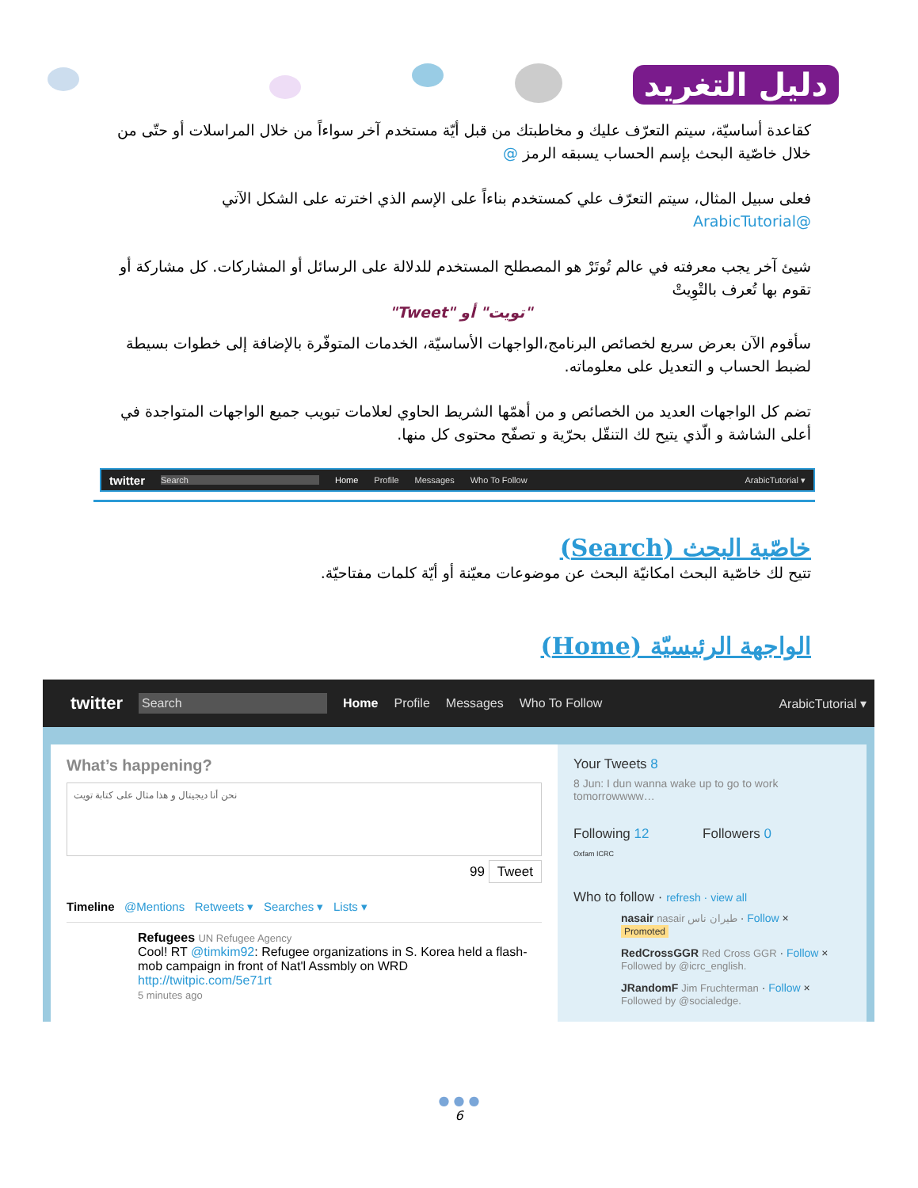دليل التغريد
كقاعدة أساسيّة، سيتم التعرّف عليك و مخاطبتك من قبل أيّة مستخدم آخر سواءاً من خلال المراسلات أو حتّى من خلال خاصّية البحث بإسم الحساب يسبقه الرمز @
فعلى سبيل المثال، سيتم التعرّف علي كمستخدم بناءاً على الإسم الذي اخترته على الشكل الآتي @ArabicTutorial
شيئ آخر يجب معرفته في عالم تُوتَرْ هو المصطلح المستخدم للدلالة على الرسائل أو المشاركات. كل مشاركة أو تقوم بها تُعرف بالتْوِيتْ
"تويت" أو "Tweet"
سأقوم الآن بعرض سريع لخصائص البرنامج،الواجهات الأساسيّة، الخدمات المتوفّرة بالإضافة إلى خطوات بسيطة لضبط الحساب و التعديل على معلوماته.
تضم كل الواجهات العديد من الخصائص و من أهمّها الشريط الحاوي لعلامات تبويب جميع الواجهات المتواجدة في أعلى الشاشة و الّذي يتيح لك التنقّل بحرّية و تصفّح محتوى كل منها.
twitter Search Home Profile Messages Who To Follow ArabicTutorial ▾
خاصّية البحث (Search)
تتيح لك خاصّية البحث امكانيّة البحث عن موضوعات معيّنة أو أيّة كلمات مفتاحيّة.
الواجهة الرئيسيّة (Home)
twitter Search Home Profile Messages Who To Follow ArabicTutorial ▾
What’s happening?
نحن أنا ديجيتال و هذا مثال على كتابة تويت
99 Tweet
Timeline @Mentions Retweets ▾ Searches ▾ Lists ▾
Refugees UN Refugee Agency
Cool! RT @timkim92: Refugee organizations in S. Korea held a flash-mob campaign in front of Nat'l Assmbly on WRD
http://twitpic.com/5e71rt
5 minutes ago
Your Tweets 8
8 Jun: I dun wanna wake up to go to work tomorrowwww…
Following 12 Followers 0
Oxfam ICRC
Who to follow · refresh · view all
nasair nasair طيران ناس · Follow ×
Promoted
RedCrossGGR Red Cross GGR · Follow ×
Followed by @icrc_english.
JRandomF Jim Fruchterman · Follow ×
Followed by @socialedge.
● ● ●
6